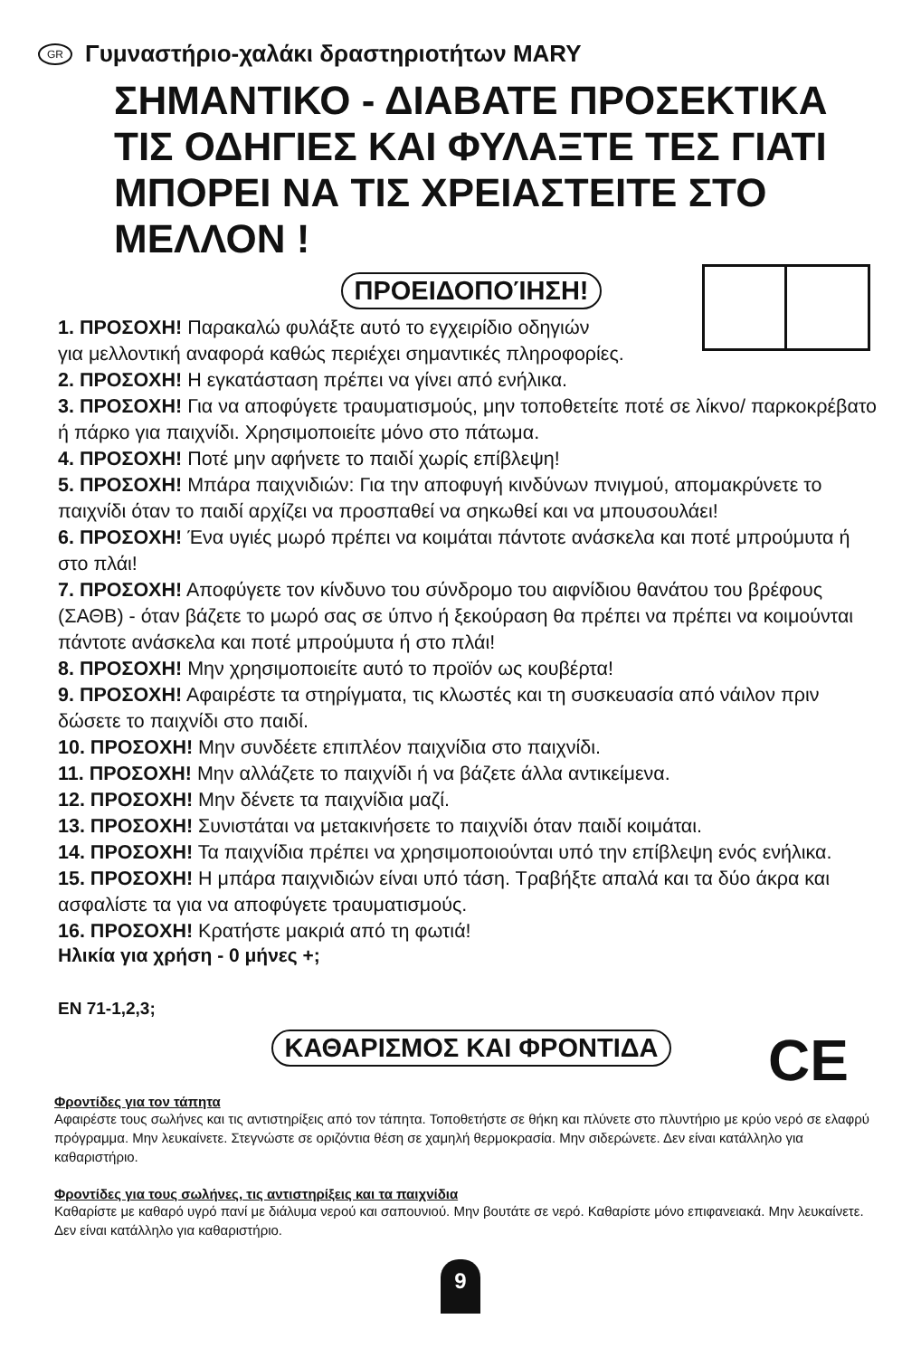GR Γυμναστήριο-χαλάκι δραστηριοτήτων MARY
ΣΗΜΑΝΤΙΚΟ - ΔΙΑΒΑΤΕ ΠΡΟΣΕΚΤΙΚΑ ΤΙΣ ΟΔΗΓΙΕΣ ΚΑΙ ΦΥΛΑΞΤΕ ΤΕΣ ΓΙΑΤΙ ΜΠΟΡΕΙ ΝΑ ΤΙΣ ΧΡΕΙΑΣΤΕΙΤΕ ΣΤΟ ΜΕΛΛΟΝ !
ΠΡΟΕΙΔΟΠΟΊΗΣΗ!
1. ΠΡΟΣΟΧΗ! Παρακαλώ φυλάξτε αυτό το εγχειρίδιο οδηγιών
για μελλοντική αναφορά καθώς περιέχει σημαντικές πληροφορίες.
2. ΠΡΟΣΟΧΗ! Η εγκατάσταση πρέπει να γίνει από ενήλικα.
3. ΠΡΟΣΟΧΗ! Για να αποφύγετε τραυματισμούς, μην τοποθετείτε ποτέ σε λίκνο/ παρκοκρέβατο ή πάρκο για παιχνίδι. Χρησιμοποιείτε μόνο στο πάτωμα.
4. ΠΡΟΣΟΧΗ! Ποτέ μην αφήνετε το παιδί χωρίς επίβλεψη!
5. ΠΡΟΣΟΧΗ! Μπάρα παιχνιδιών: Για την αποφυγή κινδύνων πνιγμού, απομακρύνετε το παιχνίδι όταν το παιδί αρχίζει να προσπαθεί να σηκωθεί και να μπουσουλάει!
6. ΠΡΟΣΟΧΗ! Ένα υγιές μωρό πρέπει να κοιμάται πάντοτε ανάσκελα και ποτέ μπρούμυτα ή στο πλάι!
7. ΠΡΟΣΟΧΗ! Αποφύγετε τον κίνδυνο του σύνδρομο του αιφνίδιου θανάτου του βρέφους (ΣΑΘΒ) - όταν βάζετε το μωρό σας σε ύπνο ή ξεκούραση θα πρέπει να πρέπει να κοιμούνται πάντοτε ανάσκελα και ποτέ μπρούμυτα ή στο πλάι!
8. ΠΡΟΣΟΧΗ! Μην χρησιμοποιείτε αυτό το προϊόν ως κουβέρτα!
9. ΠΡΟΣΟΧΗ! Αφαιρέστε τα στηρίγματα, τις κλωστές και τη συσκευασία από νάιλον πριν δώσετε το παιχνίδι στο παιδί.
10. ΠΡΟΣΟΧΗ! Μην συνδέετε επιπλέον παιχνίδια στο παιχνίδι.
11. ΠΡΟΣΟΧΗ! Μην αλλάζετε το παιχνίδι ή να βάζετε άλλα αντικείμενα.
12. ΠΡΟΣΟΧΗ! Μην δένετε τα παιχνίδια μαζί.
13. ΠΡΟΣΟΧΗ! Συνιστάται να μετακινήσετε το παιχνίδι όταν παιδί κοιμάται.
14. ΠΡΟΣΟΧΗ! Τα παιχνίδια πρέπει να χρησιμοποιούνται υπό την επίβλεψη ενός ενήλικα.
15. ΠΡΟΣΟΧΗ! Η μπάρα παιχνιδιών είναι υπό τάση. Τραβήξτε απαλά και τα δύο άκρα και ασφαλίστε τα για να αποφύγετε τραυματισμούς.
16. ΠΡΟΣΟΧΗ! Κρατήστε μακριά από τη φωτιά!
Ηλικία για χρήση - 0 μήνες +;
EN 71-1,2,3;
CE
ΚΑΘΑΡΙΣΜΟΣ ΚΑΙ ΦΡΟΝΤΙΔΑ
Φροντίδες για τον τάπητα
Αφαιρέστε τους σωλήνες και τις αντιστηρίξεις από τον τάπητα. Τοποθετήστε σε θήκη και πλύνετε στο πλυντήριο με κρύο νερό σε ελαφρύ πρόγραμμα. Μην λευκαίνετε. Στεγνώστε σε οριζόντια θέση σε χαμηλή θερμοκρασία. Μην σιδερώνετε. Δεν είναι κατάλληλο για καθαριστήριο.
Φροντίδες για τους σωλήνες, τις αντιστηρίξεις και τα παιχνίδια
Καθαρίστε με καθαρό υγρό πανί με διάλυμα νερού και σαπουνιού. Μην βουτάτε σε νερό. Καθαρίστε μόνο επιφανειακά. Μην λευκαίνετε. Δεν είναι κατάλληλο για καθαριστήριο.
9